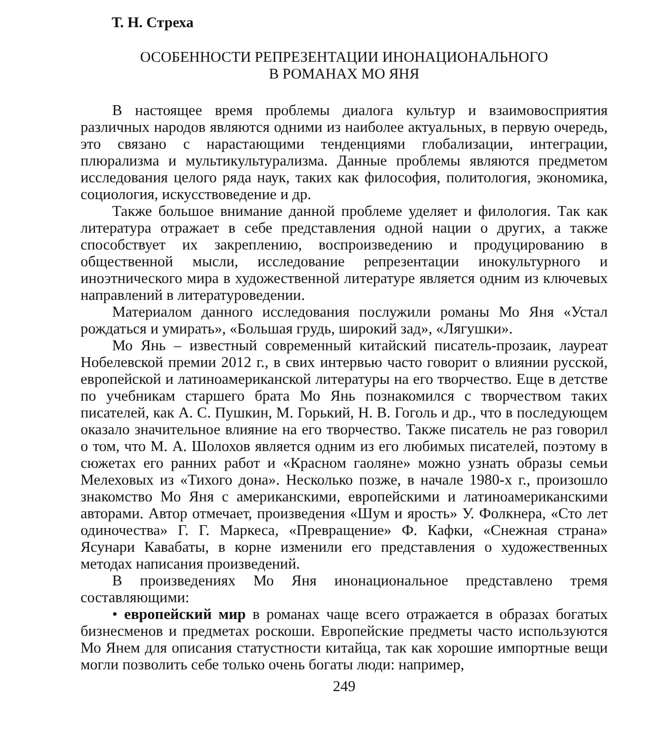Т. Н. Стреха
ОСОБЕННОСТИ РЕПРЕЗЕНТАЦИИ ИНОНАЦИОНАЛЬНОГО
В РОМАНАХ МО ЯНЯ
В настоящее время проблемы диалога культур и взаимовосприятия различных народов являются одними из наиболее актуальных, в первую очередь, это связано с нарастающими тенденциями глобализации, интеграции, плюрализма и мультикультурализма. Данные проблемы являются предметом исследования целого ряда наук, таких как философия, политология, экономика, социология, искусствоведение и др.
Также большое внимание данной проблеме уделяет и филология. Так как литература отражает в себе представления одной нации о других, а также способствует их закреплению, воспроизведению и продуцированию в общественной мысли, исследование репрезентации инокультурного и иноэтнического мира в художественной литературе является одним из ключевых направлений в литературоведении.
Материалом данного исследования послужили романы Мо Яня «Устал рождаться и умирать», «Большая грудь, широкий зад», «Лягушки».
Мо Янь – известный современный китайский писатель-прозаик, лауреат Нобелевской премии 2012 г., в свих интервью часто говорит о влиянии русской, европейской и латиноамериканской литературы на его творчество. Еще в детстве по учебникам старшего брата Мо Янь познакомился с творчеством таких писателей, как А. С. Пушкин, М. Горький, Н. В. Гоголь и др., что в последующем оказало значительное влияние на его творчество. Также писатель не раз говорил о том, что М. А. Шолохов является одним из его любимых писателей, поэтому в сюжетах его ранних работ и «Красном гаоляне» можно узнать образы семьи Мелеховых из «Тихого дона». Несколько позже, в начале 1980-х г., произошло знакомство Мо Яня с американскими, европейскими и латиноамериканскими авторами. Автор отмечает, произведения «Шум и ярость» У. Фолкнера, «Сто лет одиночества» Г. Г. Маркеса, «Превращение» Ф. Кафки, «Снежная страна» Ясунари Кавабаты, в корне изменили его представления о художественных методах написания произведений.
В произведениях Мо Яня инонациональное представлено тремя составляющими:
• европейский мир в романах чаще всего отражается в образах богатых бизнесменов и предметах роскоши. Европейские предметы часто используются Мо Янем для описания статустности китайца, так как хорошие импортные вещи могли позволить себе только очень богаты люди: например,
249